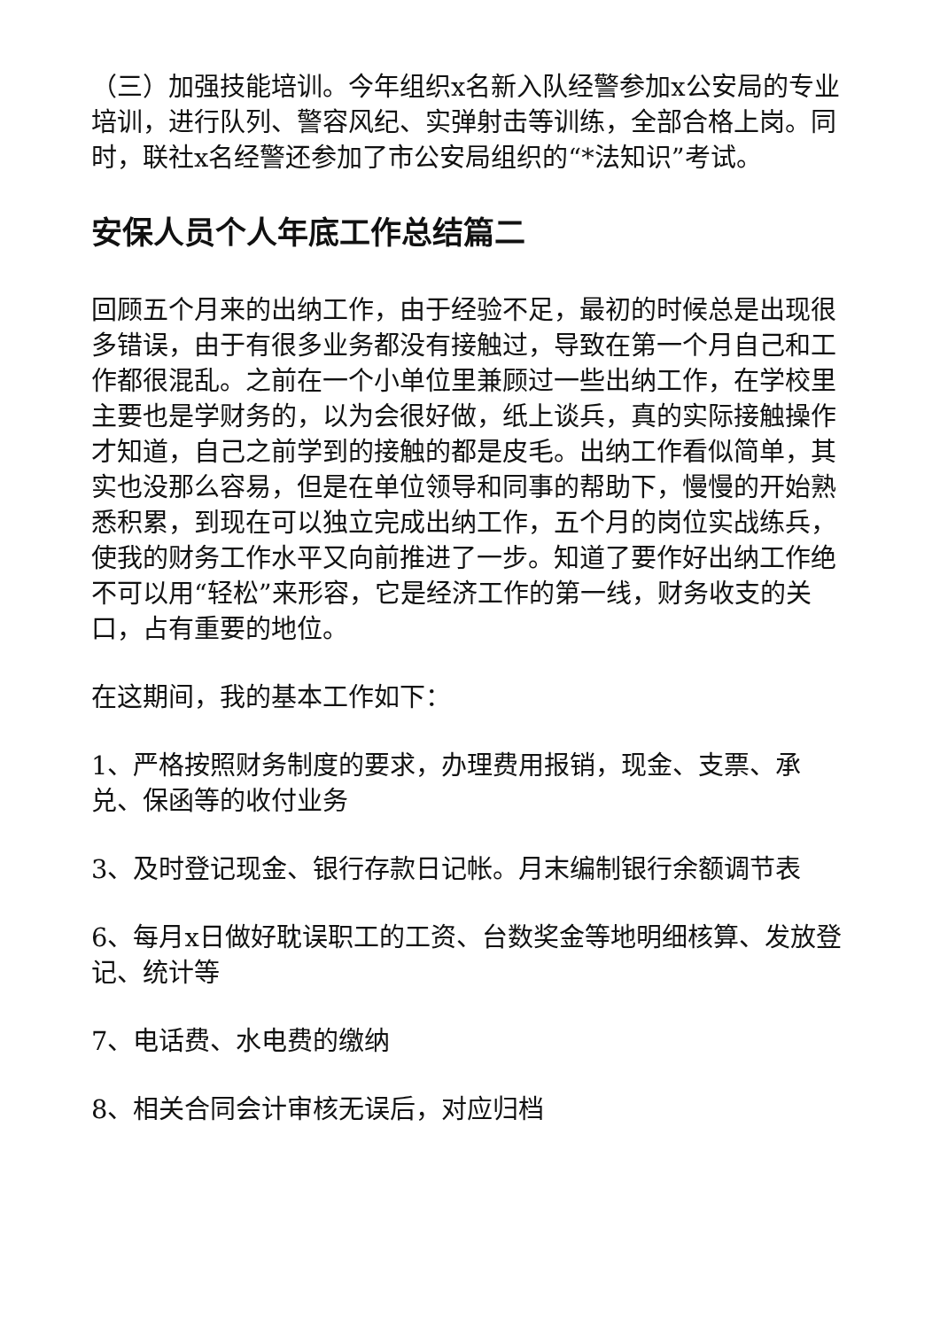（三）加强技能培训。今年组织x名新入队经警参加x公安局的专业培训，进行队列、警容风纪、实弹射击等训练，全部合格上岗。同时，联社x名经警还参加了市公安局组织的“*法知识”考试。
安保人员个人年底工作总结篇二
回顾五个月来的出纳工作，由于经验不足，最初的时候总是出现很多错误，由于有很多业务都没有接触过，导致在第一个月自己和工作都很混乱。之前在一个小单位里兼顾过一些出纳工作，在学校里主要也是学财务的，以为会很好做，纸上谈兵，真的实际接触操作才知道，自己之前学到的接触的都是皮毛。出纳工作看似简单，其实也没那么容易，但是在单位领导和同事的帮助下，慢慢的开始熟悉积累，到现在可以独立完成出纳工作，五个月的岗位实战练兵，使我的财务工作水平又向前推进了一步。知道了要作好出纳工作绝不可以用“轻松”来形容，它是经济工作的第一线，财务收支的关口，占有重要的地位。
在这期间，我的基本工作如下：
1、严格按照财务制度的要求，办理费用报销，现金、支票、承兑、保函等的收付业务
3、及时登记现金、银行存款日记帐。月末编制银行余额调节表
6、每月x日做好耽误职工的工资、台数奖金等地明细核算、发放登记、统计等
7、电话费、水电费的缴纳
8、相关合同会计审核无误后，对应归档